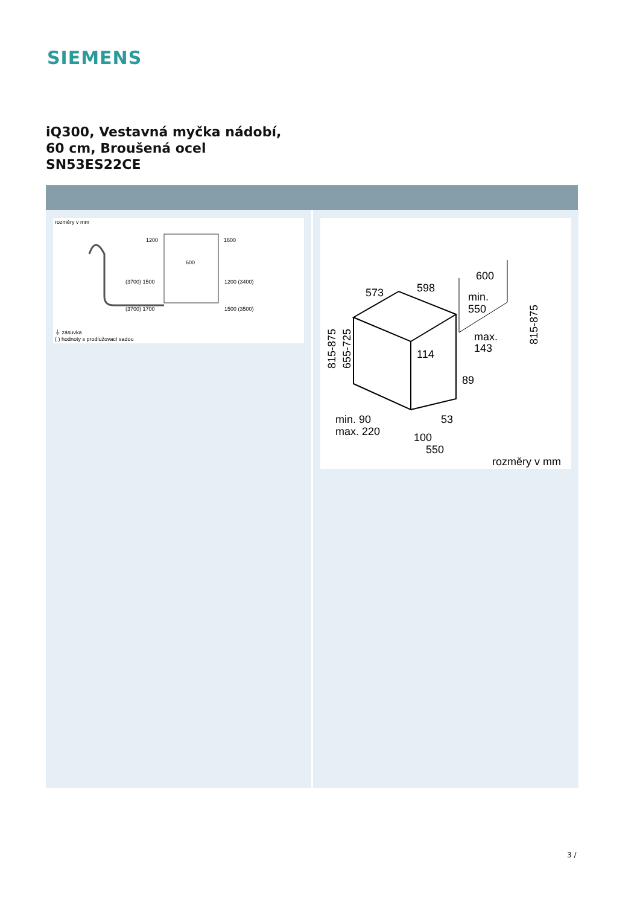SIEMENS
iQ300, Vestavná myčka nádobí,
60 cm, Broušená ocel
SN53ES22CE
rozměry v mm
1200
1600
600
(3700) 1500
1200 (3400)
(3700) 1700
1500 (3500)
⏚ zásuvka
( ) hodnoty s prodlužovací sadou
573
598
600
min.
550
max.
143
114
89
53
100
550
min. 90
max. 220
rozměry v mm
815-875
655-725
815-875
3 /